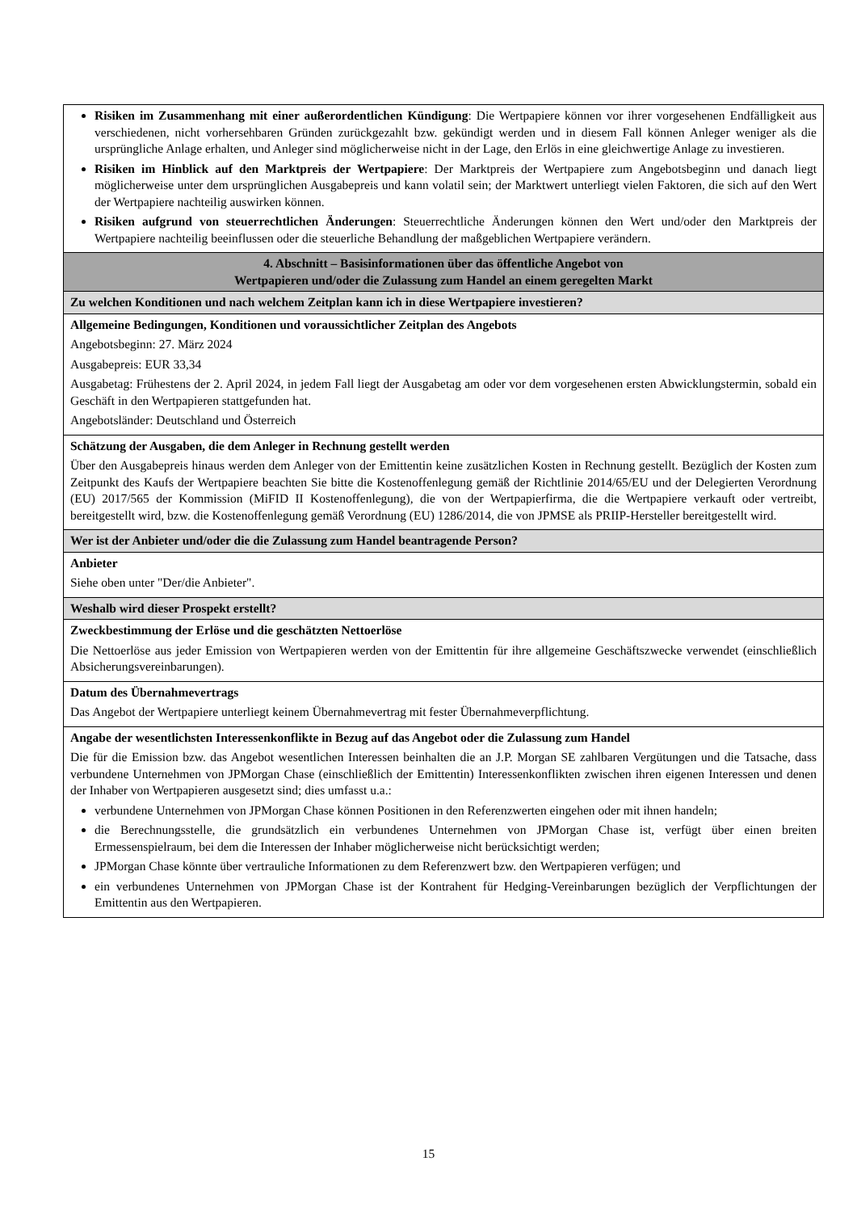| Risiken im Zusammenhang mit einer außerordentlichen Kündigung : Die Wertpapiere können vor ihrer vorgesehenen Endfälligkeit aus verschiedenen, nicht vorhersehbaren Gründen zurückgezahlt bzw. gekündigt werden und in diesem Fall können Anleger weniger als die ursprüngliche Anlage erhalten, und Anleger sind möglicherweise nicht in der Lage, den Erlös in eine gleichwertige Anlage zu investieren. Risiken im Hinblick auf den Marktpreis der Wertpapiere : Der Marktpreis der Wertpapiere zum Angebotsbeginn und danach liegt möglicherweise unter dem ursprünglichen Ausgabepreis und kann volatil sein; der Marktwert unterliegt vielen Faktoren, die sich auf den Wert der Wertpapiere nachteilig auswirken können. Risiken aufgrund von steuerrechtlichen Änderungen : Steuerrechtliche Änderungen können den Wert und/oder den Marktpreis der Wertpapiere nachteilig beeinflussen oder die steuerliche Behandlung der maßgeblichen Wertpapiere verändern. |
| 4. Abschnitt – Basisinformationen über das öffentliche Angebot von Wertpapieren und/oder die Zulassung zum Handel an einem geregelten Markt |
| Zu welchen Konditionen und nach welchem Zeitplan kann ich in diese Wertpapiere investieren? |
| Allgemeine Bedingungen, Konditionen und voraussichtlicher Zeitplan des Angebots Angebotsbeginn: 27. März 2024 Ausgabepreis: EUR 33,34 Ausgabetag: Frühestens der 2. April 2024, in jedem Fall liegt der Ausgabetag am oder vor dem vorgesehenen ersten Abwicklungstermin, sobald ein Geschäft in den Wertpapieren stattgefunden hat. Angebotsländer: Deutschland und Österreich |
| Schätzung der Ausgaben, die dem Anleger in Rechnung gestellt werden Über den Ausgabepreis hinaus werden dem Anleger von der Emittentin keine zusätzlichen Kosten in Rechnung gestellt. Bezüglich der Kosten zum Zeitpunkt des Kaufs der Wertpapiere beachten Sie bitte die Kostenoffenlegung gemäß der Richtlinie 2014/65/EU und der Delegierten Verordnung (EU) 2017/565 der Kommission (MiFID II Kostenoffenlegung), die von der Wertpapierfirma, die die Wertpapiere verkauft oder vertreibt, bereitgestellt wird, bzw. die Kostenoffenlegung gemäß Verordnung (EU) 1286/2014, die von JPMSE als PRIIP-Hersteller bereitgestellt wird. |
| Wer ist der Anbieter und/oder die die Zulassung zum Handel beantragende Person? |
| Anbieter Siehe oben unter "Der/die Anbieter". |
| Weshalb wird dieser Prospekt erstellt? |
| Zweckbestimmung der Erlöse und die geschätzten Nettoerlöse Die Nettoerlöse aus jeder Emission von Wertpapieren werden von der Emittentin für ihre allgemeine Geschäftszwecke verwendet (einschließlich Absicherungsvereinbarungen). |
| Datum des Übernahmevertrags Das Angebot der Wertpapiere unterliegt keinem Übernahmevertrag mit fester Übernahmeverpflichtung. |
| Angabe der wesentlichsten Interessenkonflikte in Bezug auf das Angebot oder die Zulassung zum Handel Die für die Emission bzw. das Angebot wesentlichen Interessen beinhalten die an J.P. Morgan SE zahlbaren Vergütungen und die Tatsache, dass verbundene Unternehmen von JPMorgan Chase (einschließlich der Emittentin) Interessenkonflikten zwischen ihren eigenen Interessen und denen der Inhaber von Wertpapieren ausgesetzt sind; dies umfasst u.a.: verbundene Unternehmen von JPMorgan Chase können Positionen in den Referenzwerten eingehen oder mit ihnen handeln; die Berechnungsstelle, die grundsätzlich ein verbundenes Unternehmen von JPMorgan Chase ist, verfügt über einen breiten Ermessenspielraum, bei dem die Interessen der Inhaber möglicherweise nicht berücksichtigt werden; JPMorgan Chase könnte über vertrauliche Informationen zu dem Referenzwert bzw. den Wertpapieren verfügen; und ein verbundenes Unternehmen von JPMorgan Chase ist der Kontrahent für Hedging-Vereinbarungen bezüglich der Verpflichtungen der Emittentin aus den Wertpapieren. |
15